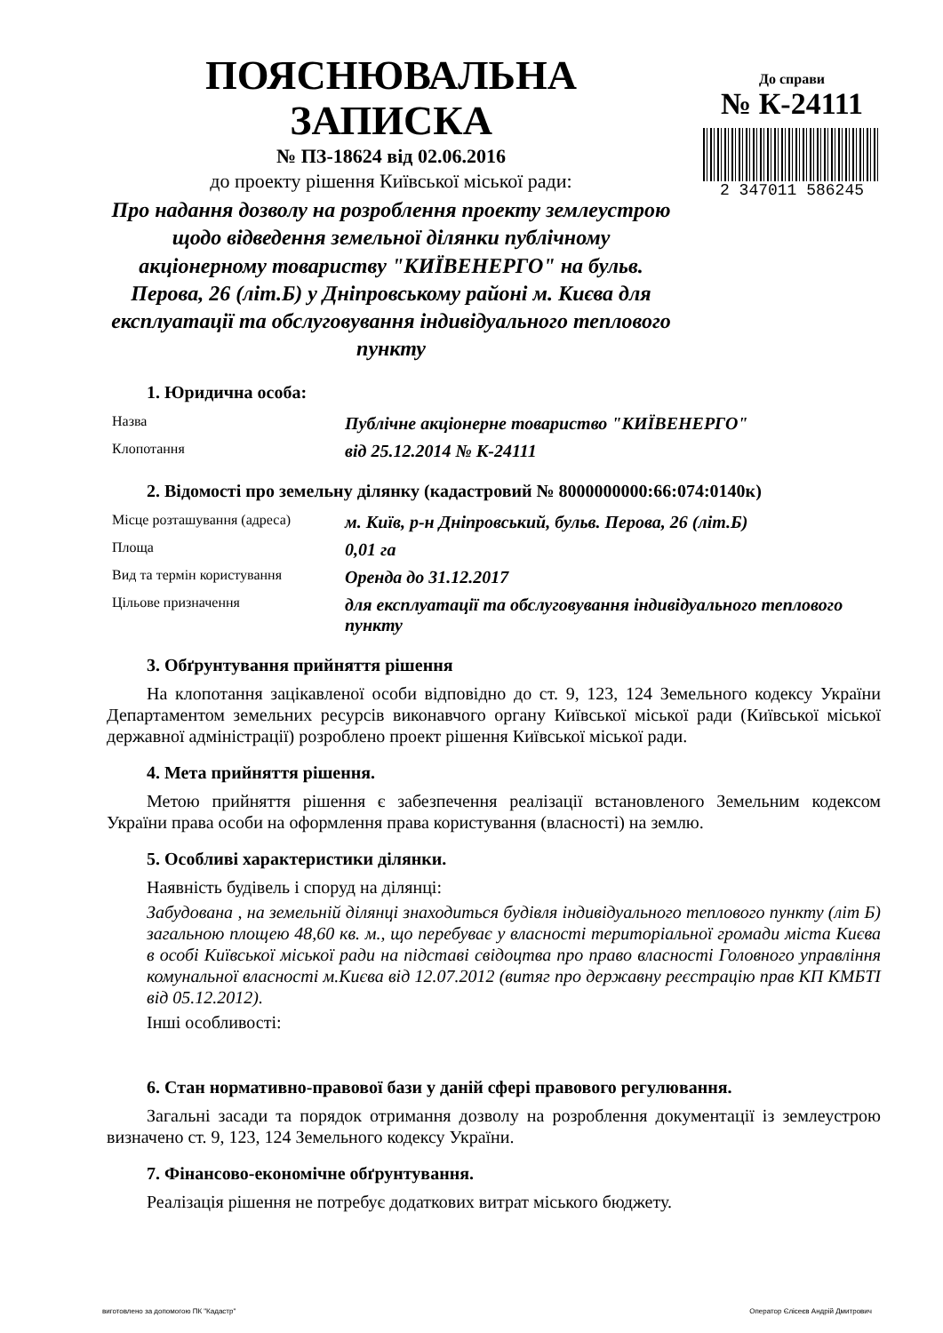ПОЯСНЮВАЛЬНА ЗАПИСКА
№ ПЗ-18624 від 02.06.2016
до проекту рішення Київської міської ради:
Про надання дозволу на розроблення проекту землеустрою щодо відведення земельної ділянки публічному акціонерному товариству "КИЇВЕНЕРГО" на бульв. Перова, 26 (літ.Б) у Дніпровському районі м. Києва для експлуатації та обслуговування індивідуального теплового пункту
До справи
№ К-24111
2 347011 586245
1. Юридична особа:
| Назва | Публічне акціонерне товариство "КИЇВЕНЕРГО" |
| Клопотання | від 25.12.2014 № К-24111 |
2. Відомості про земельну ділянку (кадастровий № 8000000000:66:074:0140к)
| Місце розташування (адреса) | м. Київ, р-н Дніпровський, бульв. Перова, 26 (літ.Б) |
| Площа | 0,01 га |
| Вид та термін користування | Оренда до 31.12.2017 |
| Цільове призначення | для експлуатації та обслуговування індивідуального теплового пункту |
3. Обґрунтування прийняття рішення
На клопотання зацікавленої особи відповідно до ст. 9, 123, 124 Земельного кодексу України Департаментом земельних ресурсів виконавчого органу Київської міської ради (Київської міської державної адміністрації) розроблено проект рішення Київської міської ради.
4. Мета прийняття рішення.
Метою прийняття рішення є забезпечення реалізації встановленого Земельним кодексом України права особи на оформлення права користування (власності) на землю.
5. Особливі характеристики ділянки.
Наявність будівель і споруд на ділянці:
Забудована , на земельній ділянці знаходиться будівля індивідуального теплового пункту (літ Б) загальною площею 48,60 кв. м., що перебуває у власності територіальної громади міста Києва в особі Київської міської ради на підставі свідоцтва про право власності Головного управління комунальної власності м.Києва від 12.07.2012 (витяг про державну реєстрацію прав КП КМБТІ від 05.12.2012).
Інші особливості:
6. Стан нормативно-правової бази у даній сфері правового регулювання.
Загальні засади та порядок отримання дозволу на розроблення документації із землеустрою визначено ст. 9, 123, 124 Земельного кодексу України.
7. Фінансово-економічне обґрунтування.
Реалізація рішення не потребує додаткових витрат міського бюджету.
виготовлено за допомогою ПК "Кадастр" Оператор Єлісеєв Андрій Дмитрович